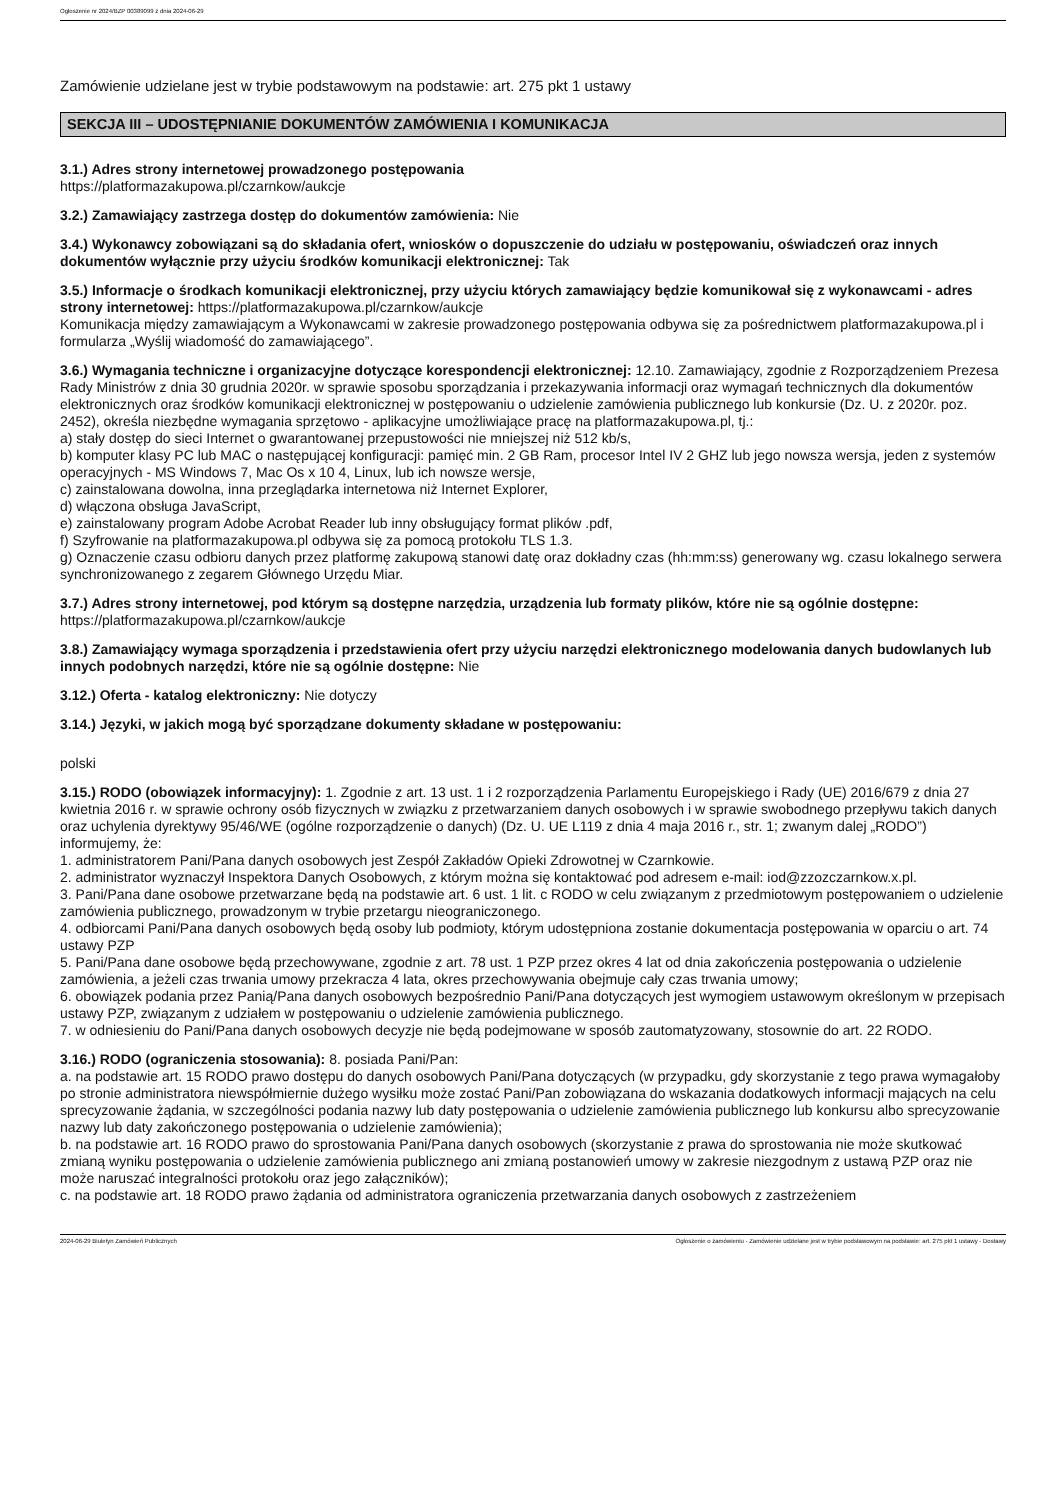Ogłoszenie nr 2024/BZP 00389099 z dnia 2024-06-29
Zamówienie udzielane jest w trybie podstawowym na podstawie: art. 275 pkt 1 ustawy
SEKCJA III – UDOSTĘPNIANIE DOKUMENTÓW ZAMÓWIENIA I KOMUNIKACJA
3.1.) Adres strony internetowej prowadzonego postępowania
https://platformazakupowa.pl/czarnkow/aukcje
3.2.) Zamawiający zastrzega dostęp do dokumentów zamówienia: Nie
3.4.) Wykonawcy zobowiązani są do składania ofert, wniosków o dopuszczenie do udziału w postępowaniu, oświadczeń oraz innych dokumentów wyłącznie przy użyciu środków komunikacji elektronicznej: Tak
3.5.) Informacje o środkach komunikacji elektronicznej, przy użyciu których zamawiający będzie komunikował się z wykonawcami - adres strony internetowej: https://platformazakupowa.pl/czarnkow/aukcje
Komunikacja między zamawiającym a Wykonawcami w zakresie prowadzonego postępowania odbywa się za pośrednictwem platformazakupowa.pl i formularza „Wyślij wiadomość do zamawiającego”.
3.6.) Wymagania techniczne i organizacyjne dotyczące korespondencji elektronicznej: 12.10. Zamawiający, zgodnie z Rozporządzeniem Prezesa Rady Ministrów z dnia 30 grudnia 2020r. w sprawie sposobu sporządzania i przekazywania informacji oraz wymagań technicznych dla dokumentów elektronicznych oraz środków komunikacji elektronicznej w postępowaniu o udzielenie zamówienia publicznego lub konkursie (Dz. U. z 2020r. poz. 2452), określa niezbędne wymagania sprzętowo - aplikacyjne umożliwiające pracę na platformazakupowa.pl, tj.:
a) stały dostęp do sieci Internet o gwarantowanej przepustowości nie mniejszej niż 512 kb/s,
b) komputer klasy PC lub MAC o następującej konfiguracji: pamięć min. 2 GB Ram, procesor Intel IV 2 GHZ lub jego nowsza wersja, jeden z systemów operacyjnych - MS Windows 7, Mac Os x 10 4, Linux, lub ich nowsze wersje,
c) zainstalowana dowolna, inna przeglądarka internetowa niż Internet Explorer,
d) włączona obsługa JavaScript,
e) zainstalowany program Adobe Acrobat Reader lub inny obsługujący format plików .pdf,
f) Szyfrowanie na platformazakupowa.pl odbywa się za pomocą protokołu TLS 1.3.
g) Oznaczenie czasu odbioru danych przez platformę zakupową stanowi datę oraz dokładny czas (hh:mm:ss) generowany wg. czasu lokalnego serwera synchronizowanego z zegarem Głównego Urzędu Miar.
3.7.) Adres strony internetowej, pod którym są dostępne narzędzia, urządzenia lub formaty plików, które nie są ogólnie dostępne: https://platformazakupowa.pl/czarnkow/aukcje
3.8.) Zamawiający wymaga sporządzenia i przedstawienia ofert przy użyciu narzędzi elektronicznego modelowania danych budowlanych lub innych podobnych narzędzi, które nie są ogólnie dostępne: Nie
3.12.) Oferta - katalog elektroniczny: Nie dotyczy
3.14.) Języki, w jakich mogą być sporządzane dokumenty składane w postępowaniu:
polski
3.15.) RODO (obowiązek informacyjny): 1. Zgodnie z art. 13 ust. 1 i 2 rozporządzenia Parlamentu Europejskiego i Rady (UE) 2016/679 z dnia 27 kwietnia 2016 r. w sprawie ochrony osób fizycznych w związku z przetwarzaniem danych osobowych i w sprawie swobodnego przepływu takich danych oraz uchylenia dyrektywy 95/46/WE (ogólne rozporządzenie o danych) (Dz. U. UE L119 z dnia 4 maja 2016 r., str. 1; zwanym dalej „RODO”) informujemy, że:
1. administratorem Pani/Pana danych osobowych jest Zespół Zakładów Opieki Zdrowotnej w Czarnkowie.
2. administrator wyznaczył Inspektora Danych Osobowych, z którym można się kontaktować pod adresem e-mail: iod@zzozczarnkow.x.pl.
3. Pani/Pana dane osobowe przetwarzane będą na podstawie art. 6 ust. 1 lit. c RODO w celu związanym z przedmiotowym postępowaniem o udzielenie zamówienia publicznego, prowadzonym w trybie przetargu nieograniczonego.
4. odbiorcami Pani/Pana danych osobowych będą osoby lub podmioty, którym udostępniona zostanie dokumentacja postępowania w oparciu o art. 74 ustawy PZP
5. Pani/Pana dane osobowe będą przechowywane, zgodnie z art. 78 ust. 1 PZP przez okres 4 lat od dnia zakończenia postępowania o udzielenie zamówienia, a jeżeli czas trwania umowy przekracza 4 lata, okres przechowywania obejmuje cały czas trwania umowy;
6. obowiązek podania przez Panią/Pana danych osobowych bezpośrednio Pani/Pana dotyczących jest wymogiem ustawowym określonym w przepisach ustawy PZP, związanym z udziałem w postępowaniu o udzielenie zamówienia publicznego.
7. w odniesieniu do Pani/Pana danych osobowych decyzje nie będą podejmowane w sposób zautomatyzowany, stosownie do art. 22 RODO.
3.16.) RODO (ograniczenia stosowania): 8. posiada Pani/Pan:
a. na podstawie art. 15 RODO prawo dostępu do danych osobowych Pani/Pana dotyczących (w przypadku, gdy skorzystanie z tego prawa wymagałoby po stronie administratora niewspółmiernie dużego wysiłku może zostać Pani/Pan zobowiązana do wskazania dodatkowych informacji mających na celu sprecyzowanie żądania, w szczególności podania nazwy lub daty postępowania o udzielenie zamówienia publicznego lub konkursu albo sprecyzowanie nazwy lub daty zakończonego postępowania o udzielenie zamówienia);
b. na podstawie art. 16 RODO prawo do sprostowania Pani/Pana danych osobowych (skorzystanie z prawa do sprostowania nie może skutkować zmianą wyniku postępowania o udzielenie zamówienia publicznego ani zmianą postanowień umowy w zakresie niezgodnym z ustawą PZP oraz nie może naruszać integralności protokołu oraz jego załączników);
c. na podstawie art. 18 RODO prawo żądania od administratora ograniczenia przetwarzania danych osobowych z zastrzeżeniem
2024-06-29 Biuletyn Zamówień Publicznych Ogłoszenie o zamówieniu - Zamówienie udzielane jest w trybie podstawowym na podstawie: art. 275 pkt 1 ustawy - Dostawy